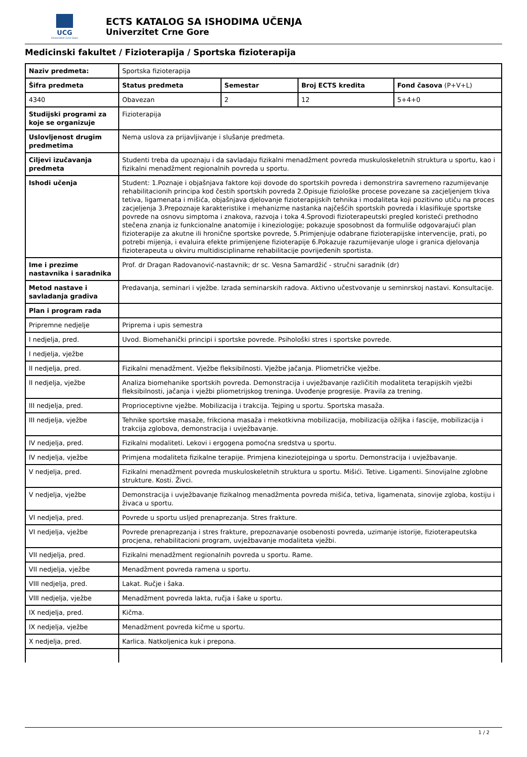UCG
Univerzitet Crne Gore
ECTS KATALOG SA ISHODIMA UČENJA
Univerzitet Crne Gore
Medicinski fakultet / Fizioterapija / Sportska fizioterapija
| Naziv predmeta: | Sportska fizioterapija | | | |
| Šifra predmeta | Status predmeta | Semestar | Broj ECTS kredita | Fond časova (P+V+L) |
| 4340 | Obavezan | 2 | 12 | 5+4+0 |
| Studijski programi za koje se organizuje | Fizioterapija | | | |
| Uslovljenost drugim predmetima | Nema uslova za prijavljivanje i slušanje predmeta. | | | |
| Ciljevi izučavanja predmeta | Studenti treba da upoznaju i da savladaju fizikalni menadžment povreda muskuloskeletnih struktura u sportu, kao i fizikalni menadžment regionalnih povreda u sportu. | | | |
| Ishodi učenja | Student: 1.Poznaje i objašnjava faktore koji dovode do sportskih povreda i demonstrira savremeno razumijevanje rehabilitacionih principa kod čestih sportskih povreda 2.Opisuje fiziološke procese povezane sa zacjeljenjem tkiva tetiva, ligamenata i mišića, objašnjava djelovanje fizioterapijskih tehnika i modaliteta koji pozitivno utiču na proces zacjeljenja 3.Prepoznaje karakteristike i mehanizme nastanka najčešćih sportskih povreda i klasifikuje sportske povrede na osnovu simptoma i znakova, razvoja i toka 4.Sprovodi fizioterapeutski pregled koristeći prethodno stečena znanja iz funkcionalne anatomije i kineziologije; pokazuje sposobnost da formuliše odgovarajući plan fizioterapije za akutne ili hronične sportske povrede, 5.Primjenjuje odabrane fizioterapijske intervencije, prati, po potrebi mijenja, i evaluira efekte primijenjene fizioterapije 6.Pokazuje razumijevanje uloge i granica djelovanja fizioterapeuta u okviru multidisciplinarne rehabilitacije povrijeđenih sportista. | | | |
| Ime i prezime nastavnika i saradnika | Prof. dr Dragan Radovanović-nastavnik; dr sc. Vesna Samardžić - stručni saradnik (dr) | | | |
| Metod nastave i savladanja gradiva | Predavanja, seminari i vježbe. Izrada seminarskih radova. Aktivno učestvovanje u seminrskoj nastavi. Konsultacije. | | | |
| Plan i program rada | | | | |
| Pripremne nedjelje | Priprema i upis semestra | | | |
| I nedjelja, pred. | Uvod. Biomehanički principi i sportske povrede. Psihološki stres i sportske povrede. | | | |
| I nedjelja, vježbe | | | | |
| II nedjelja, pred. | Fizikalni menadžment. Vježbe fleksibilnosti. Vježbe jačanja. Pliometričke vježbe. | | | |
| II nedjelja, vježbe | Analiza biomehanike sportskih povreda. Demonstracija i uvježbavanje različitih modaliteta terapijskih vježbi fleksibilnosti, jačanja i vježbi pliometrijskog treninga. Uvođenje progresije. Pravila za trening. | | | |
| III nedjelja, pred. | Proprioceptivne vježbe. Mobilizacija i trakcija. Tejping u sportu. Sportska masaža. | | | |
| III nedjelja, vježbe | Tehnike sportske masaže, frikciona masaža i mekotkivna mobilizacija, mobilizacija ožiljka i fascije, mobilizacija i trakcija zglobova, demonstracija i uvježbavanje. | | | |
| IV nedjelja, pred. | Fizikalni modaliteti. Lekovi i ergogena pomoćna sredstva u sportu. | | | |
| IV nedjelja, vježbe | Primjena modaliteta fizikalne terapije. Primjena kineziotejpinga u sportu. Demonstracija i uvježbavanje. | | | |
| V nedjelja, pred. | Fizikalni menadžment povreda muskuloskeletnih struktura u sportu. Mišići. Tetive. Ligamenti. Sinovijalne zglobne strukture. Kosti. Živci. | | | |
| V nedjelja, vježbe | Demonstracija i uvježbavanje fizikalnog menadžmenta povreda mišića, tetiva, ligamenata, sinovije zgloba, kostiju i živaca u sportu. | | | |
| VI nedjelja, pred. | Povrede u sportu usljed prenaprezanja. Stres frakture. | | | |
| VI nedjelja, vježbe | Povrede prenaprezanja i stres frakture, prepoznavanje osobenosti povreda, uzimanje istorije, fizioterapeutska procjena, rehabilitacioni program, uvježbavanje modaliteta vježbi. | | | |
| VII nedjelja, pred. | Fizikalni menadžment regionalnih povreda u sportu. Rame. | | | |
| VII nedjelja, vježbe | Menadžment povreda ramena u sportu. | | | |
| VIII nedjelja, pred. | Lakat. Ručje i šaka. | | | |
| VIII nedjelja, vježbe | Menadžment povreda lakta, ručja i šake u sportu. | | | |
| IX nedjelja, pred. | Kičma. | | | |
| IX nedjelja, vježbe | Menadžment povreda kičme u sportu. | | | |
| X nedjelja, pred. | Karlica. Natkoljenica kuk i prepona. | | | |
1 / 2